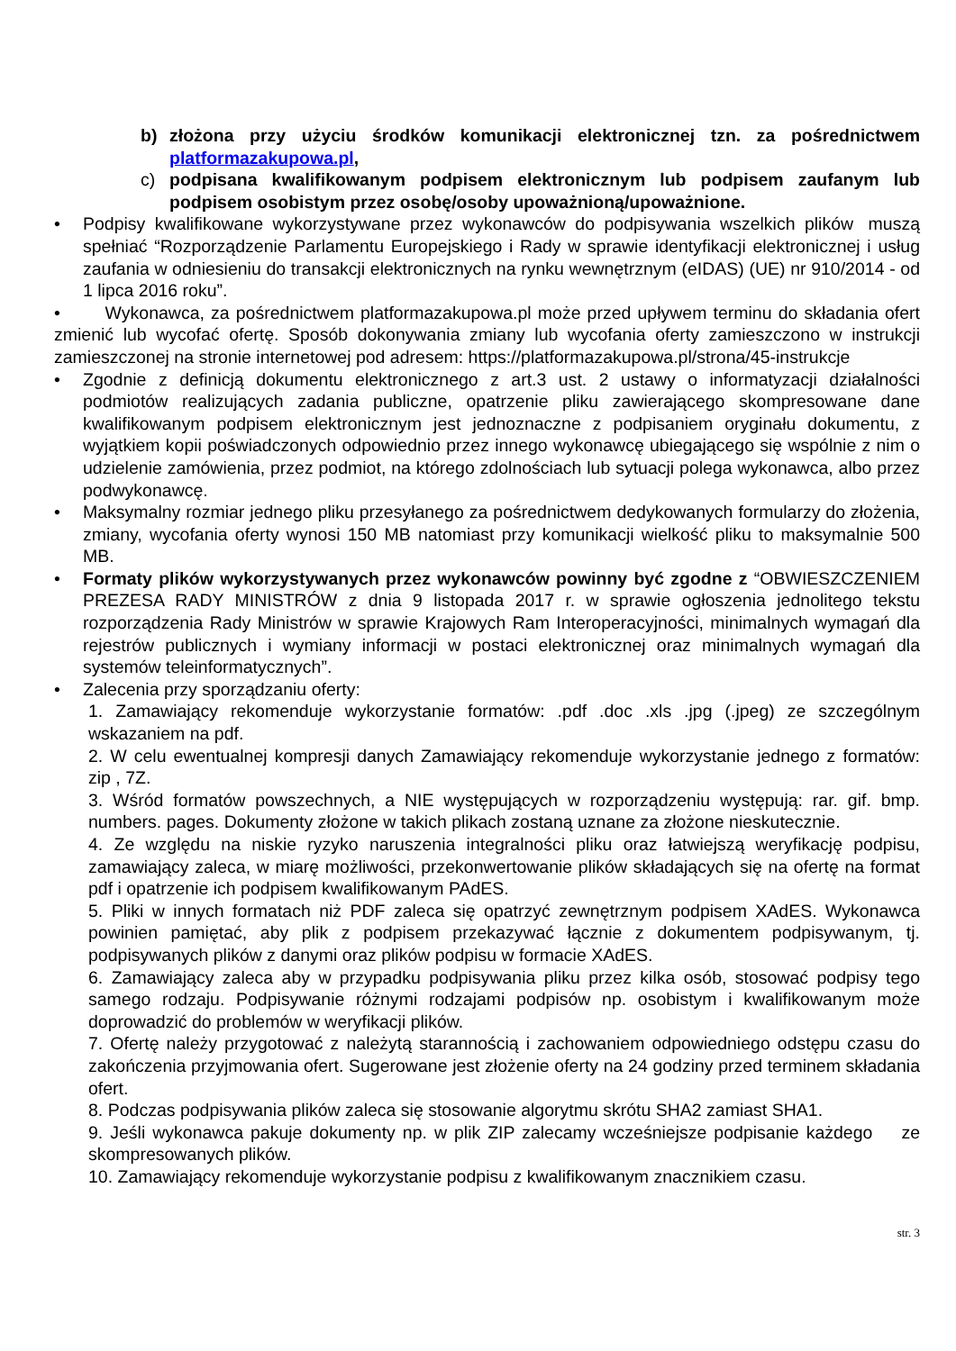b) złożona przy użyciu środków komunikacji elektronicznej tzn. za pośrednictwem platformazakupowa.pl,
c) podpisana kwalifikowanym podpisem elektronicznym lub podpisem zaufanym lub podpisem osobistym przez osobę/osoby upoważnioną/upoważnione.
• Podpisy kwalifikowane wykorzystywane przez wykonawców do podpisywania wszelkich plików muszą spełniać “Rozporządzenie Parlamentu Europejskiego i Rady w sprawie identyfikacji elektronicznej i usług zaufania w odniesieniu do transakcji elektronicznych na rynku wewnętrznym (eIDAS) (UE) nr 910/2014 - od 1 lipca 2016 roku”.
• Wykonawca, za pośrednictwem platformazakupowa.pl może przed upływem terminu do składania ofert zmienić lub wycofać ofertę. Sposób dokonywania zmiany lub wycofania oferty zamieszczono w instrukcji zamieszczonej na stronie internetowej pod adresem: https://platformazakupowa.pl/strona/45-instrukcje
• Zgodnie z definicją dokumentu elektronicznego z art.3 ust. 2 ustawy o informatyzacji działalności podmiotów realizujących zadania publiczne, opatrzenie pliku zawierającego skompresowane dane kwalifikowanym podpisem elektronicznym jest jednoznaczne z podpisaniem oryginału dokumentu, z wyjątkiem kopii poświadczonych odpowiednio przez innego wykonawcę ubiegającego się wspólnie z nim o udzielenie zamówienia, przez podmiot, na którego zdolnościach lub sytuacji polega wykonawca, albo przez podwykonawcę.
• Maksymalny rozmiar jednego pliku przesyłanego za pośrednictwem dedykowanych formularzy do złożenia, zmiany, wycofania oferty wynosi 150 MB natomiast przy komunikacji wielkość pliku to maksymalnie 500 MB.
• Formaty plików wykorzystywanych przez wykonawców powinny być zgodne z “OBWIESZCZENIEM PREZESA RADY MINISTRÓW z dnia 9 listopada 2017 r. w sprawie ogłoszenia jednolitego tekstu rozporządzenia Rady Ministrów w sprawie Krajowych Ram Interoperacyjności, minimalnych wymagań dla rejestrów publicznych i wymiany informacji w postaci elektronicznej oraz minimalnych wymagań dla systemów teleinformatycznych”.
• Zalecenia przy sporządzaniu oferty:
1. Zamawiający rekomenduje wykorzystanie formatów: .pdf .doc .xls .jpg (.jpeg) ze szczególnym wskazaniem na pdf.
2. W celu ewentualnej kompresji danych Zamawiający rekomenduje wykorzystanie jednego z formatów: zip , 7Z.
3. Wśród formatów powszechnych, a NIE występujących w rozporządzeniu występują: rar. gif. bmp. numbers. pages. Dokumenty złożone w takich plikach zostaną uznane za złożone nieskutecznie.
4. Ze względu na niskie ryzyko naruszenia integralności pliku oraz łatwiejszą weryfikację podpisu, zamawiający zaleca, w miarę możliwości, przekonwertowanie plików składających się na ofertę na format pdf i opatrzenie ich podpisem kwalifikowanym PAdES.
5. Pliki w innych formatach niż PDF zaleca się opatrzyć zewnętrznym podpisem XAdES. Wykonawca powinien pamiętać, aby plik z podpisem przekazywać łącznie z dokumentem podpisywanym, tj. podpisywanych plików z danymi oraz plików podpisu w formacie XAdES.
6. Zamawiający zaleca aby w przypadku podpisywania pliku przez kilka osób, stosować podpisy tego samego rodzaju. Podpisywanie różnymi rodzajami podpisów np. osobistym i kwalifikowanym może doprowadzić do problemów w weryfikacji plików.
7. Ofertę należy przygotować z należytą starannością i zachowaniem odpowiedniego odstępu czasu do zakończenia przyjmowania ofert. Sugerowane jest złożenie oferty na 24 godziny przed terminem składania ofert.
8. Podczas podpisywania plików zaleca się stosowanie algorytmu skrótu SHA2 zamiast SHA1.
9. Jeśli wykonawca pakuje dokumenty np. w plik ZIP zalecamy wcześniejsze podpisanie każdego ze skompresowanych plików.
10. Zamawiający rekomenduje wykorzystanie podpisu z kwalifikowanym znacznikiem czasu.
str. 3